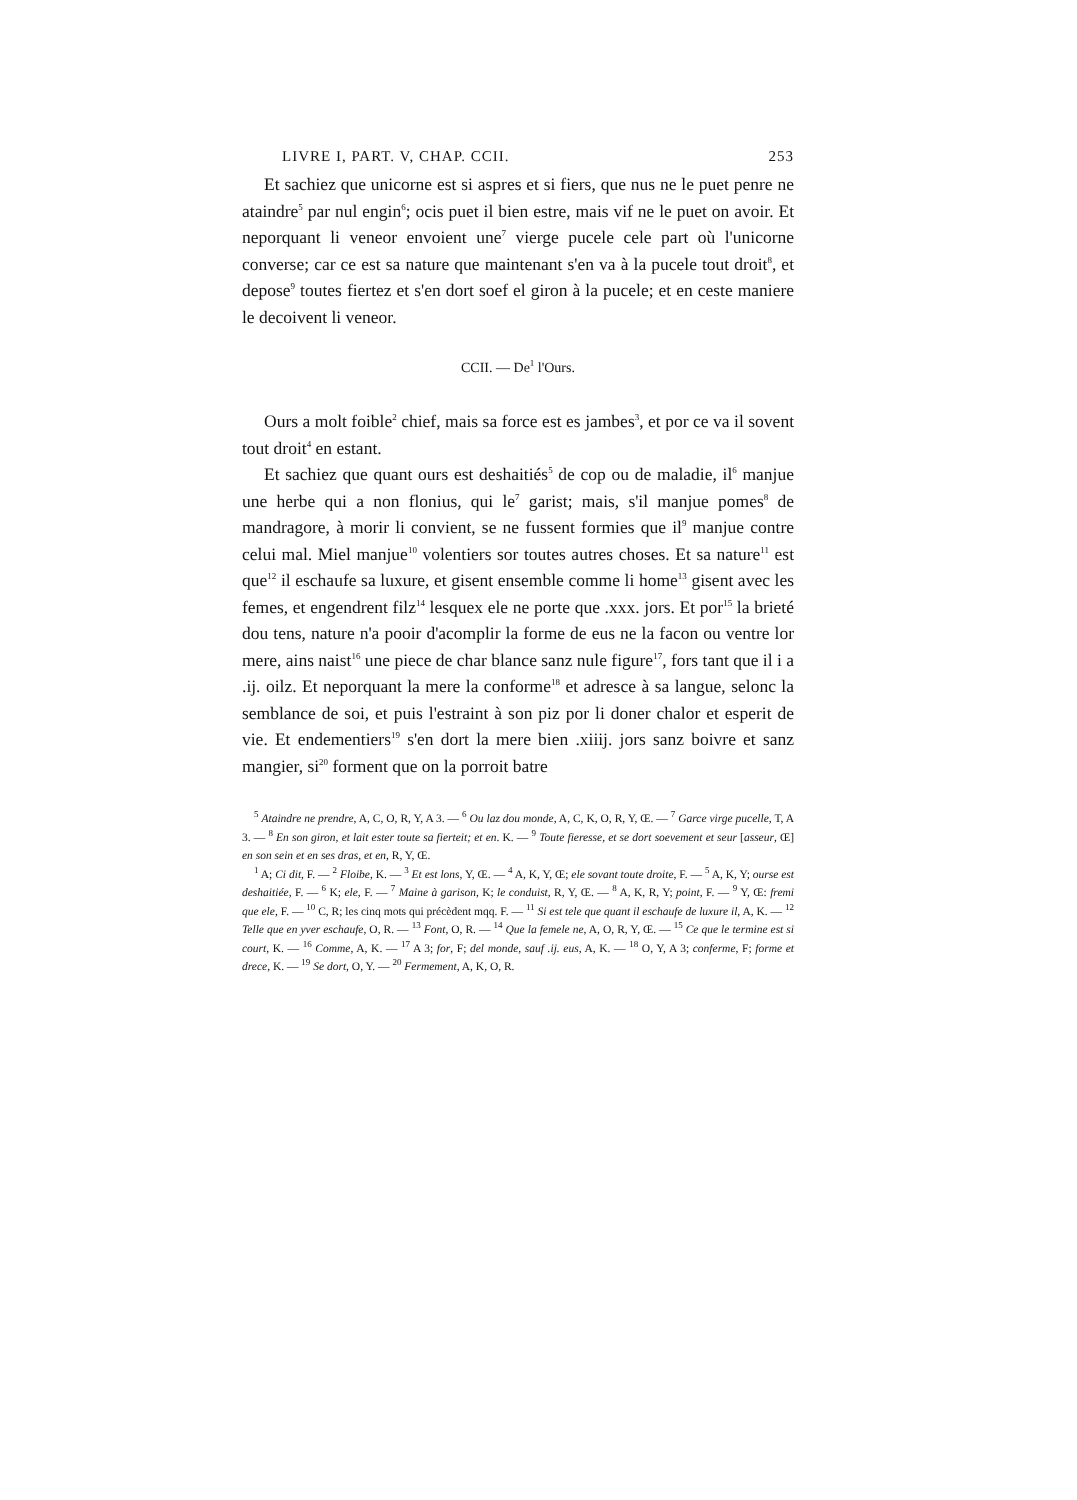LIVRE I, PART. V, CHAP. CCII. 253
Et sachiez que unicorne est si aspres et si fiers, que nus ne le puet penre ne ataindre<sup>5</sup> par nul engin<sup>6</sup>; ocis puet il bien estre, mais vif ne le puet on avoir. Et neporquant li veneor envoient une<sup>7</sup> vierge pucele cele part où l'unicorne converse; car ce est sa nature que maintenant s'en va à la pucele tout droit<sup>8</sup>, et depose<sup>9</sup> toutes fiertez et s'en dort soef el giron à la pucele; et en ceste maniere le decoivent li veneor.
CCII. — De<sup>1</sup> l'Ours.
Ours a molt foible<sup>2</sup> chief, mais sa force est es jambes<sup>3</sup>, et por ce va il sovent tout droit<sup>4</sup> en estant.
Et sachiez que quant ours est deshaitiés<sup>5</sup> de cop ou de maladie, il<sup>6</sup> manjue une herbe qui a non flonius, qui le<sup>7</sup> garist; mais, s'il manjue pomes<sup>8</sup> de mandragore, à morir li convient, se ne fussent formies que il<sup>9</sup> manjue contre celui mal. Miel manjue<sup>10</sup> volentiers sor toutes autres choses. Et sa nature<sup>11</sup> est que<sup>12</sup> il eschaufe sa luxure, et gisent ensemble comme li home<sup>13</sup> gisent avec les femes, et engendrent filz<sup>14</sup> lesquex ele ne porte que .xxx. jors. Et por<sup>15</sup> la brieté dou tens, nature n'a pooir d'acomplir la forme de eus ne la facon ou ventre lor mere, ains naist<sup>16</sup> une piece de char blance sanz nule figure<sup>17</sup>, fors tant que il i a .ij. oilz. Et neporquant la mere la conforme<sup>18</sup> et adresce à sa langue, selonc la semblance de soi, et puis l'estraint à son piz por li doner chalor et esperit de vie. Et endementiers<sup>19</sup> s'en dort la mere bien .xiiij. jors sanz boivre et sanz mangier, si<sup>20</sup> forment que on la porroit batre
<sup>5</sup> Ataindre ne prendre, A, C, O, R, Y, A 3. — <sup>6</sup> Ou laz dou monde, A, C, K, O, R, Y, Œ. — <sup>7</sup> Garce virge pucelle, T, A 3. — <sup>8</sup> En son giron, et lait ester toute sa fierteit; et en. K. — <sup>9</sup> Toute fieresse, et se dort soevement et seur [asseur, Œ] en son sein et en ses dras, et en, R, Y, Œ.
<sup>1</sup> A; Ci dit, F. — <sup>2</sup> Floibe, K. — <sup>3</sup> Et est lons, Y, Œ. — <sup>4</sup> A, K, Y, Œ; ele sovant toute droite, F. — <sup>5</sup> A, K, Y; ourse est deshaitiée, F. — <sup>6</sup> K; ele, F. — <sup>7</sup> Maine à garison, K; le conduist, R, Y, Œ. — <sup>8</sup> A, K, R, Y; point, F. — <sup>9</sup> Y, Œ: fremi que ele, F. — <sup>10</sup> C, R; les cinq mots qui précèdent mqq. F. — <sup>11</sup> Si est tele que quant il eschaufe de luxure il, A, K. — <sup>12</sup> Telle que en yver eschaufe, O, R. — <sup>13</sup> Font, O, R. — <sup>14</sup> Que la femele ne, A, O, R, Y, Œ. — <sup>15</sup> Ce que le termine est si court, K. — <sup>16</sup> Comme, A, K. — <sup>17</sup> A 3; for, F; del monde, sauf .ij. eus, A, K. — <sup>18</sup> O, Y, A 3; conferme, F; forme et drece, K. — <sup>19</sup> Se dort, O, Y. — <sup>20</sup> Fermement, A, K, O, R.